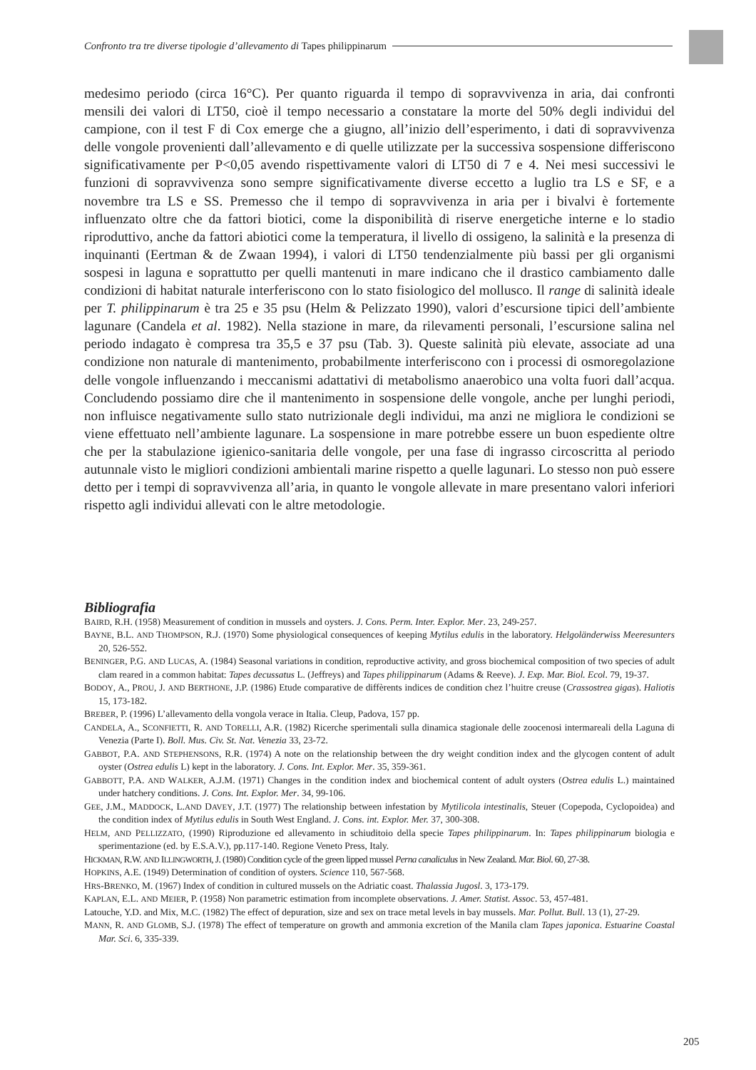Confronto tra tre diverse tipologie d’allevamento di Tapes philippinarum
medesimo periodo (circa 16°C). Per quanto riguarda il tempo di sopravvivenza in aria, dai confronti mensili dei valori di LT50, cioè il tempo necessario a constatare la morte del 50% degli individui del campione, con il test F di Cox emerge che a giugno, all’inizio dell’esperimento, i dati di sopravvivenza delle vongole provenienti dall’allevamento e di quelle utilizzate per la successiva sospensione differiscono significativamente per P<0,05 avendo rispettivamente valori di LT50 di 7 e 4. Nei mesi successivi le funzioni di sopravvivenza sono sempre significativamente diverse eccetto a luglio tra LS e SF, e a novembre tra LS e SS. Premesso che il tempo di sopravvivenza in aria per i bivalvi è fortemente influenzato oltre che da fattori biotici, come la disponibilità di riserve energetiche interne e lo stadio riproduttivo, anche da fattori abiotici come la temperatura, il livello di ossigeno, la salinità e la presenza di inquinanti (Eertman & de Zwaan 1994), i valori di LT50 tendenzialmente più bassi per gli organismi sospesi in laguna e soprattutto per quelli mantenuti in mare indicano che il drastico cambiamento dalle condizioni di habitat naturale interferiscono con lo stato fisiologico del mollusco. Il range di salinità ideale per T. philippinarum è tra 25 e 35 psu (Helm & Pelizzato 1990), valori d’escursione tipici dell’ambiente lagunare (Candela et al. 1982). Nella stazione in mare, da rilevamenti personali, l’escursione salina nel periodo indagato è compresa tra 35,5 e 37 psu (Tab. 3). Queste salinità più elevate, associate ad una condizione non naturale di mantenimento, probabilmente interferiscono con i processi di osmoregolazione delle vongole influenzando i meccanismi adattativi di metabolismo anaerobico una volta fuori dall’acqua. Concludendo possiamo dire che il mantenimento in sospensione delle vongole, anche per lunghi periodi, non influisce negativamente sullo stato nutrizionale degli individui, ma anzi ne migliora le condizioni se viene effettuato nell’ambiente lagunare. La sospensione in mare potrebbe essere un buon espediente oltre che per la stabulazione igienico-sanitaria delle vongole, per una fase di ingrasso circoscritta al periodo autunnale visto le migliori condizioni ambientali marine rispetto a quelle lagunari. Lo stesso non può essere detto per i tempi di sopravvivenza all’aria, in quanto le vongole allevate in mare presentano valori inferiori rispetto agli individui allevati con le altre metodologie.
Bibliografia
BAIRD, R.H. (1958) Measurement of condition in mussels and oysters. J. Cons. Perm. Inter. Explor. Mer. 23, 249-257.
BAYNE, B.L. AND THOMPSON, R.J. (1970) Some physiological consequences of keeping Mytilus edulis in the laboratory. Helgoländerwiss Meeresunters 20, 526-552.
BENINGER, P.G. AND LUCAS, A. (1984) Seasonal variations in condition, reproductive activity, and gross biochemical composition of two species of adult clam reared in a common habitat: Tapes decussatus L. (Jeffreys) and Tapes philippinarum (Adams & Reeve). J. Exp. Mar. Biol. Ecol. 79, 19-37.
BODOY, A., PROU, J. AND BERTHONE, J.P. (1986) Etude comparative de diffèrents indices de condition chez l’huitre creuse (Crassostrea gigas). Haliotis 15, 173-182.
BREBER, P. (1996) L’allevamento della vongola verace in Italia. Cleup, Padova, 157 pp.
CANDELA, A., SCONFIETTI, R. AND TORELLI, A.R. (1982) Ricerche sperimentali sulla dinamica stagionale delle zoocenosi intermareali della Laguna di Venezia (Parte I). Boll. Mus. Civ. St. Nat. Venezia 33, 23-72.
GABBOT, P.A. AND STEPHENSONS, R.R. (1974) A note on the relationship between the dry weight condition index and the glycogen content of adult oyster (Ostrea edulis L) kept in the laboratory. J. Cons. Int. Explor. Mer. 35, 359-361.
GABBOTT, P.A. AND WALKER, A.J.M. (1971) Changes in the condition index and biochemical content of adult oysters (Ostrea edulis L.) maintained under hatchery conditions. J. Cons. Int. Explor. Mer. 34, 99-106.
GEE, J.M., MADDOCK, L.AND DAVEY, J.T. (1977) The relationship between infestation by Mytilicola intestinalis, Steuer (Copepoda, Cyclopoidea) and the condition index of Mytilus edulis in South West England. J. Cons. int. Explor. Mer. 37, 300-308.
HELM, AND PELLIZZATO, (1990) Riproduzione ed allevamento in schiuditoio della specie Tapes philippinarum. In: Tapes philippinarum biologia e sperimentazione (ed. by E.S.A.V.), pp.117-140. Regione Veneto Press, Italy.
HICKMAN, R.W. AND ILLINGWORTH, J. (1980) Condition cycle of the green lipped mussel Perna canaliculus in New Zealand. Mar. Biol. 60, 27-38.
HOPKINS, A.E. (1949) Determination of condition of oysters. Science 110, 567-568.
HRS-BRENKO, M. (1967) Index of condition in cultured mussels on the Adriatic coast. Thalassia Jugosl. 3, 173-179.
KAPLAN, E.L. AND MEIER, P. (1958) Non parametric estimation from incomplete observations. J. Amer. Statist. Assoc. 53, 457-481.
Latouche, Y.D. and Mix, M.C. (1982) The effect of depuration, size and sex on trace metal levels in bay mussels. Mar. Pollut. Bull. 13 (1), 27-29.
MANN, R. AND GLOMB, S.J. (1978) The effect of temperature on growth and ammonia excretion of the Manila clam Tapes japonica. Estuarine Coastal Mar. Sci. 6, 335-339.
205